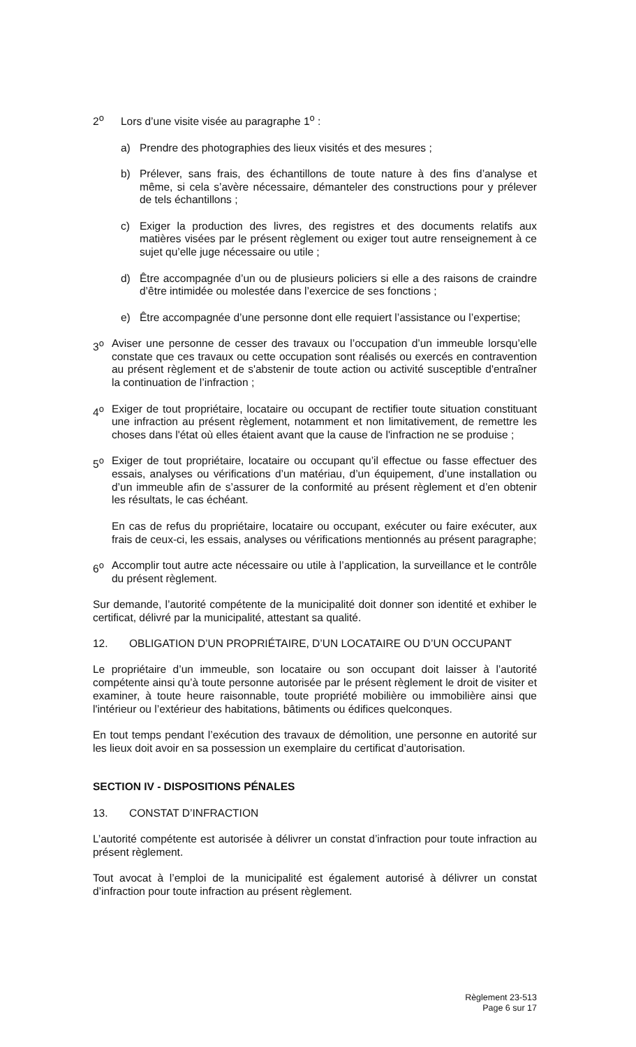2<sup>o</sup> Lors d’une visite visée au paragraphe 1<sup>o</sup> :
a) Prendre des photographies des lieux visités et des mesures ;
b) Prélever, sans frais, des échantillons de toute nature à des fins d’analyse et même, si cela s’avère nécessaire, démanteler des constructions pour y prélever de tels échantillons ;
c) Exiger la production des livres, des registres et des documents relatifs aux matières visées par le présent règlement ou exiger tout autre renseignement à ce sujet qu’elle juge nécessaire ou utile ;
d) Être accompagnée d’un ou de plusieurs policiers si elle a des raisons de craindre d’être intimidée ou molestée dans l’exercice de ses fonctions ;
e) Être accompagnée d’une personne dont elle requiert l’assistance ou l’expertise;
3<sup>o</sup> Aviser une personne de cesser des travaux ou l’occupation d’un immeuble lorsqu’elle constate que ces travaux ou cette occupation sont réalisés ou exercés en contravention au présent règlement et de s'abstenir de toute action ou activité susceptible d'entraîner la continuation de l’infraction ;
4<sup>o</sup> Exiger de tout propriétaire, locataire ou occupant de rectifier toute situation constituant une infraction au présent règlement, notamment et non limitativement, de remettre les choses dans l'état où elles étaient avant que la cause de l'infraction ne se produise ;
5<sup>o</sup> Exiger de tout propriétaire, locataire ou occupant qu’il effectue ou fasse effectuer des essais, analyses ou vérifications d’un matériau, d’un équipement, d’une installation ou d’un immeuble afin de s’assurer de la conformité au présent règlement et d’en obtenir les résultats, le cas échéant.
En cas de refus du propriétaire, locataire ou occupant, exécuter ou faire exécuter, aux frais de ceux-ci, les essais, analyses ou vérifications mentionnés au présent paragraphe;
6<sup>o</sup> Accomplir tout autre acte nécessaire ou utile à l’application, la surveillance et le contrôle du présent règlement.
Sur demande, l’autorité compétente de la municipalité doit donner son identité et exhiber le certificat, délivré par la municipalité, attestant sa qualité.
12. OBLIGATION D’UN PROPRIÉTAIRE, D’UN LOCATAIRE OU D’UN OCCUPANT
Le propriétaire d’un immeuble, son locataire ou son occupant doit laisser à l’autorité compétente ainsi qu’à toute personne autorisée par le présent règlement le droit de visiter et examiner, à toute heure raisonnable, toute propriété mobilière ou immobilière ainsi que l'intérieur ou l’extérieur des habitations, bâtiments ou édifices quelconques.
En tout temps pendant l’exécution des travaux de démolition, une personne en autorité sur les lieux doit avoir en sa possession un exemplaire du certificat d’autorisation.
SECTION IV - DISPOSITIONS PÉNALES
13. CONSTAT D’INFRACTION
L’autorité compétente est autorisée à délivrer un constat d’infraction pour toute infraction au présent règlement.
Tout avocat à l’emploi de la municipalité est également autorisé à délivrer un constat d’infraction pour toute infraction au présent règlement.
Règlement 23-513
Page 6 sur 17